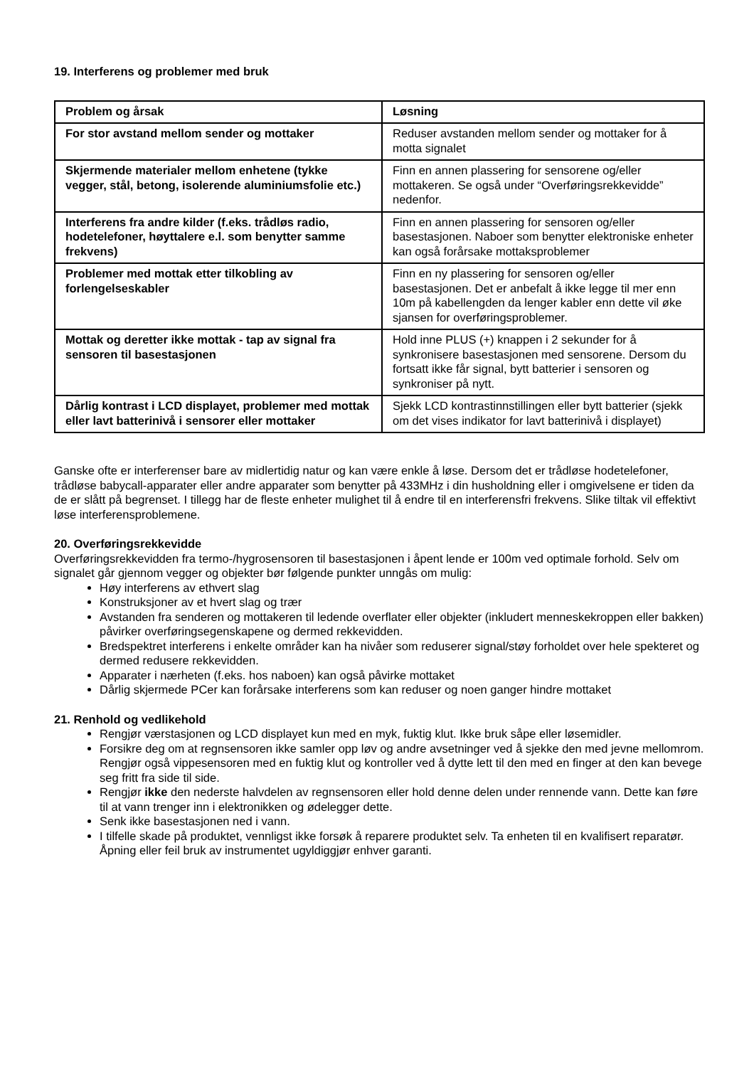19. Interferens og problemer med bruk
| Problem og årsak | Løsning |
| --- | --- |
| For stor avstand mellom sender og mottaker | Reduser avstanden mellom sender og mottaker for å motta signalet |
| Skjermende materialer mellom enhetene (tykke vegger, stål, betong, isolerende aluminiumsfolie etc.) | Finn en annen plassering for sensorene og/eller mottakeren. Se også under “Overføringsrekkevidde” nedenfor. |
| Interferens fra andre kilder (f.eks. trådløs radio, hodetelefoner, høyttalere e.l. som benytter samme frekvens) | Finn en annen plassering for sensoren og/eller basestasjonen. Naboer som benytter elektroniske enheter kan også forårsake mottaksproblemer |
| Problemer med mottak etter tilkobling av forlengelseskabler | Finn en ny plassering for sensoren og/eller basestasjonen. Det er anbefalt å ikke legge til mer enn 10m på kabellengden da lenger kabler enn dette vil øke sjansen for overføringsproblemer. |
| Mottak og deretter ikke mottak - tap av signal fra sensoren til basestasjonen | Hold inne PLUS (+) knappen i 2 sekunder for å synkronisere basestasjonen med sensorene. Dersom du fortsatt ikke får signal, bytt batterier i sensoren og synkroniser på nytt. |
| Dårlig kontrast i LCD displayet, problemer med mottak eller lavt batterinivå i sensorer eller mottaker | Sjekk LCD kontrastinnstillingen eller bytt batterier (sjekk om det vises indikator for lavt batterinivå i displayet) |
Ganske ofte er interferenser bare av midlertidig natur og kan være enkle å løse. Dersom det er trådløse hodetelefoner, trådløse babycall-apparater eller andre apparater som benytter på 433MHz i din husholdning eller i omgivelsene er tiden da de er slått på begrenset. I tillegg har de fleste enheter mulighet til å endre til en interferensfri frekvens. Slike tiltak vil effektivt løse interferensproblemene.
20. Overføringsrekkevidde
Overføringsrekkevidden fra termo-/hygrosensoren til basestasjonen i åpent lende er 100m ved optimale forhold. Selv om signalet går gjennom vegger og objekter bør følgende punkter unngås om mulig:
Høy interferens av ethvert slag
Konstruksjoner av et hvert slag og trær
Avstanden fra senderen og mottakeren til ledende overflater eller objekter (inkludert menneskekroppen eller bakken) påvirker overføringsegenskapene og dermed rekkevidden.
Bredspektret interferens i enkelte områder kan ha nivåer som reduserer signal/støy forholdet over hele spekteret og dermed redusere rekkevidden.
Apparater i nærheten (f.eks. hos naboen) kan også påvirke mottaket
Dårlig skjermede PCer kan forårsake interferens som kan reduser og noen ganger hindre mottaket
21. Renhold og vedlikehold
Rengjør værstasjonen og LCD displayet kun med en myk, fuktig klut. Ikke bruk såpe eller løsemidler.
Forsikre deg om at regnsensoren ikke samler opp løv og andre avsetninger ved å sjekke den med jevne mellomrom. Rengjør også vippesensoren med en fuktig klut og kontroller ved å dytte lett til den med en finger at den kan bevege seg fritt fra side til side.
Rengjør ikke den nederste halvdelen av regnsensoren eller hold denne delen under rennende vann. Dette kan føre til at vann trenger inn i elektronikken og ødelegger dette.
Senk ikke basestasjonen ned i vann.
I tilfelle skade på produktet, vennligst ikke forsøk å reparere produktet selv. Ta enheten til en kvalifisert reparatør. Åpning eller feil bruk av instrumentet ugyldiggjør enhver garanti.